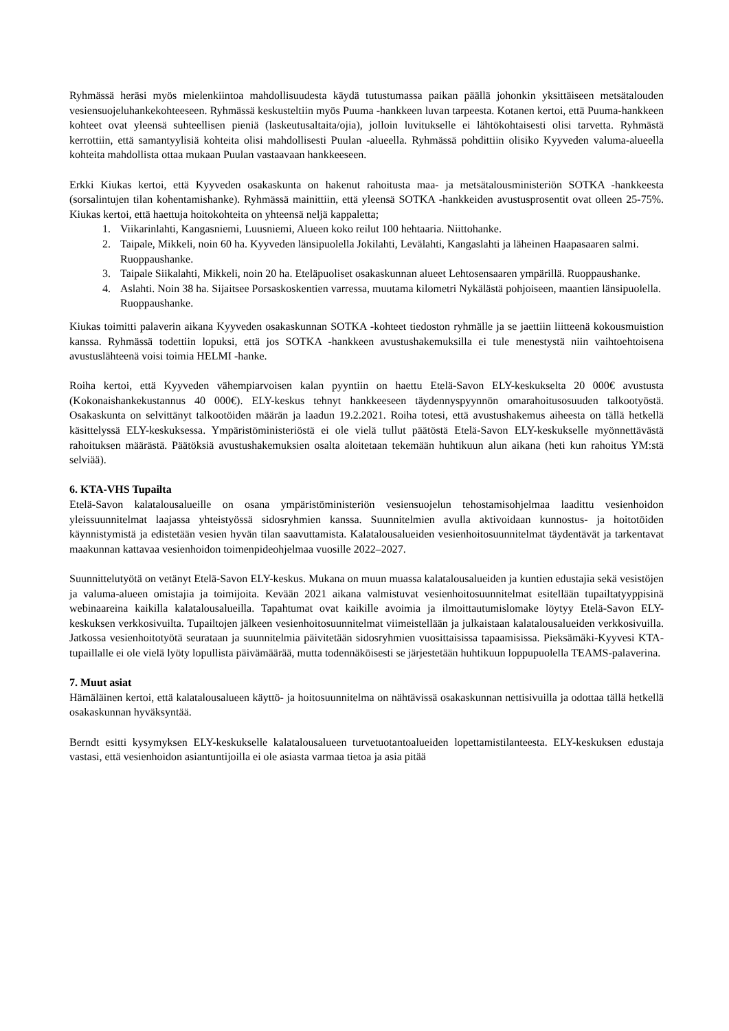Ryhmässä heräsi myös mielenkiintoa mahdollisuudesta käydä tutustumassa paikan päällä johonkin yksittäiseen metsätalouden vesiensuojeluhankekohteeseen. Ryhmässä keskusteltiin myös Puuma -hankkeen luvan tarpeesta. Kotanen kertoi, että Puuma-hankkeen kohteet ovat yleensä suhteellisen pieniä (laskeutusaltaita/ojia), jolloin luvitukselle ei lähtökohtaisesti olisi tarvetta. Ryhmästä kerrottiin, että samantyylisiä kohteita olisi mahdollisesti Puulan -alueella. Ryhmässä pohdittiin olisiko Kyyveden valuma-alueella kohteita mahdollista ottaa mukaan Puulan vastaavaan hankkeeseen.
Erkki Kiukas kertoi, että Kyyveden osakaskunta on hakenut rahoitusta maa- ja metsätalousministeriön SOTKA -hankkeesta (sorsalintujen tilan kohentamishanke). Ryhmässä mainittiin, että yleensä SOTKA -hankkeiden avustusprosentit ovat olleen 25-75%. Kiukas kertoi, että haettuja hoitokohteita on yhteensä neljä kappaletta;
1. Viikarinlahti, Kangasniemi, Luusniemi, Alueen koko reilut 100 hehtaaria. Niittohanke.
2. Taipale, Mikkeli, noin 60 ha. Kyyveden länsipuolella Jokilahti, Levälahti, Kangaslahti ja läheinen Haapasaaren salmi. Ruoppaushanke.
3. Taipale Siikalahti, Mikkeli, noin 20 ha. Eteläpuoliset osakaskunnan alueet Lehtosensaaren ympärillä. Ruoppaushanke.
4. Aslahti. Noin 38 ha. Sijaitsee Porsaskoskentien varressa, muutama kilometri Nykälästä pohjoiseen, maantien länsipuolella. Ruoppaushanke.
Kiukas toimitti palaverin aikana Kyyveden osakaskunnan SOTKA -kohteet tiedoston ryhmälle ja se jaettiin liitteenä kokousmuistion kanssa. Ryhmässä todettiin lopuksi, että jos SOTKA -hankkeen avustushakemuksilla ei tule menestystä niin vaihtoehtoisena avustuslähteenä voisi toimia HELMI -hanke.
Roiha kertoi, että Kyyveden vähempiarvoisen kalan pyyntiin on haettu Etelä-Savon ELY-keskukselta 20 000€ avustusta (Kokonaishankekustannus 40 000€). ELY-keskus tehnyt hankkeeseen täydennyspyynnön omarahoitusosuuden talkootyöstä. Osakaskunta on selvittänyt talkootöiden määrän ja laadun 19.2.2021. Roiha totesi, että avustushakemus aiheesta on tällä hetkellä käsittelyssä ELY-keskuksessa. Ympäristöministeriöstä ei ole vielä tullut päätöstä Etelä-Savon ELY-keskukselle myönnettävästä rahoituksen määrästä. Päätöksiä avustushakemuksien osalta aloitetaan tekemään huhtikuun alun aikana (heti kun rahoitus YM:stä selviää).
6. KTA-VHS Tupailta
Etelä-Savon kalatalousalueille on osana ympäristöministeriön vesiensuojelun tehostamisohjelmaa laadittu vesienhoidon yleissuunnitelmat laajassa yhteistyössä sidosryhmien kanssa. Suunnitelmien avulla aktivoidaan kunnostus- ja hoitotöiden käynnistymistä ja edistetään vesien hyvän tilan saavuttamista. Kalatalousalueiden vesienhoitosuunnitelmat täydentävät ja tarkentavat maakunnan kattavaa vesienhoidon toimenpideohjelmaa vuosille 2022–2027.
Suunnittelutyötä on vetänyt Etelä-Savon ELY-keskus. Mukana on muun muassa kalatalousalueiden ja kuntien edustajia sekä vesistöjen ja valuma-alueen omistajia ja toimijoita. Kevään 2021 aikana valmistuvat vesienhoitosuunnitelmat esitellään tupailtatyyppisinä webinaareina kaikilla kalatalousalueilla. Tapahtumat ovat kaikille avoimia ja ilmoittautumislomake löytyy Etelä-Savon ELY-keskuksen verkkosivuilta. Tupailtojen jälkeen vesienhoitosuunnitelmat viimeistellään ja julkaistaan kalatalousalueiden verkkosivuilla. Jatkossa vesienhoitotyötä seurataan ja suunnitelmia päivitetään sidosryhmien vuosittaisissa tapaamisissa. Pieksämäki-Kyyvesi KTA-tupaillalle ei ole vielä lyöty lopullista päivämäärää, mutta todennäköisesti se järjestetään huhtikuun loppupuolella TEAMS-palaverina.
7. Muut asiat
Hämäläinen kertoi, että kalatalousalueen käyttö- ja hoitosuunnitelma on nähtävissä osakaskunnan nettisivuilla ja odottaa tällä hetkellä osakaskunnan hyväksyntää.
Berndt esitti kysymyksen ELY-keskukselle kalatalousalueen turvetuotantoalueiden lopettamistilanteesta. ELY-keskuksen edustaja vastasi, että vesienhoidon asiantuntijoilla ei ole asiasta varmaa tietoa ja asia pitää